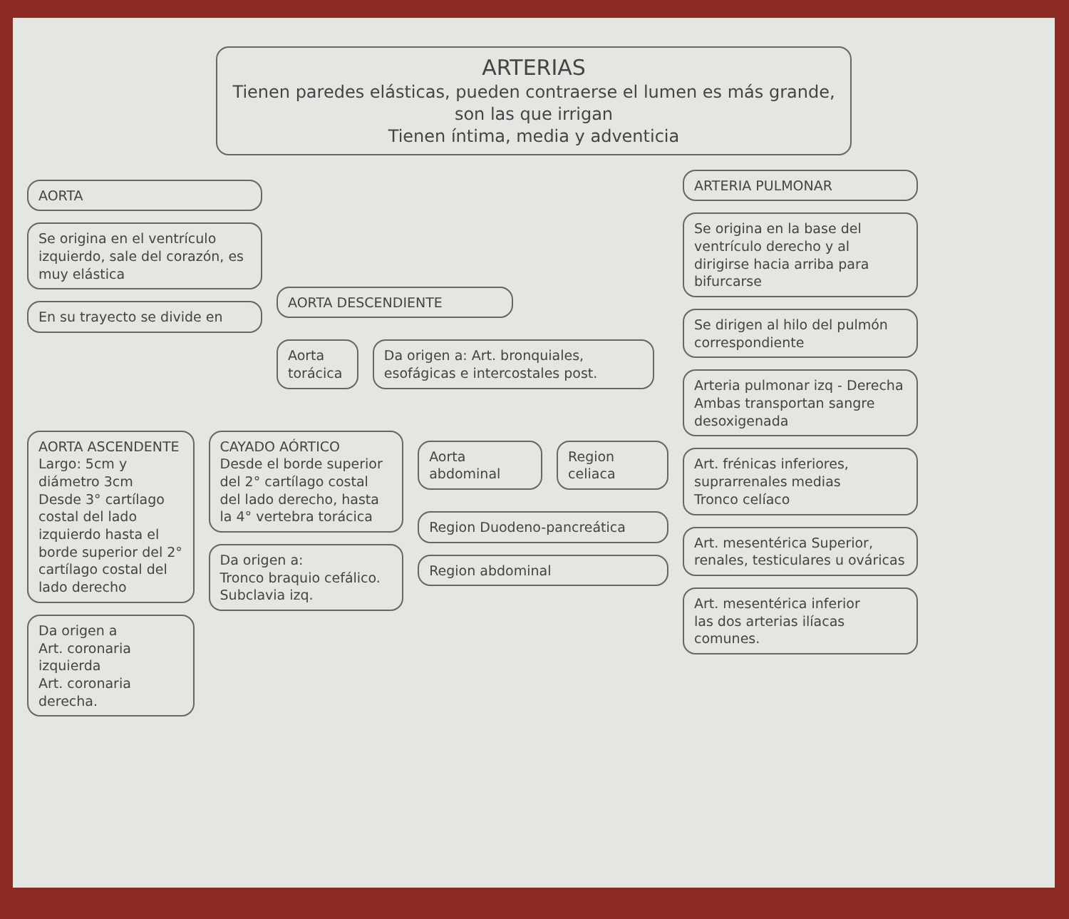ARTERIAS
Tienen paredes elásticas, pueden contraerse el lumen es más grande, son las que irrigan
Tienen íntima, media y adventicia
AORTA
Se origina en el ventrículo izquierdo, sale del corazón, es muy elástica
En su trayecto se divide en
AORTA DESCENDIENTE
Aorta torácica Da origen a: Art. bronquiales, esofágicas e intercostales post.
AORTA ASCENDENTE
Largo: 5cm y diámetro 3cm
Desde 3° cartílago costal del lado izquierdo hasta el borde superior del 2° cartílago costal del lado derecho
Da origen a
Art. coronaria izquierda
Art. coronaria derecha.
CAYADO AÓRTICO
Desde el borde superior del 2° cartílago costal del lado derecho, hasta la 4° vertebra torácica
Da origen a:
Tronco braquio cefálico.
Subclavia izq.
Aorta abdominal Region celiaca
Region Duodeno-pancreática
Region abdominal
ARTERIA PULMONAR
Se origina en la base del ventrículo derecho y al dirigirse hacia arriba para bifurcarse
Se dirigen al hilo del pulmón correspondiente
Arteria pulmonar izq - Derecha
Ambas transportan sangre desoxigenada
Art. frénicas inferiores, suprarrenales medias
Tronco celíaco
Art. mesentérica Superior, renales, testiculares u ováricas
Art. mesentérica inferior
las dos arterias ilíacas comunes.